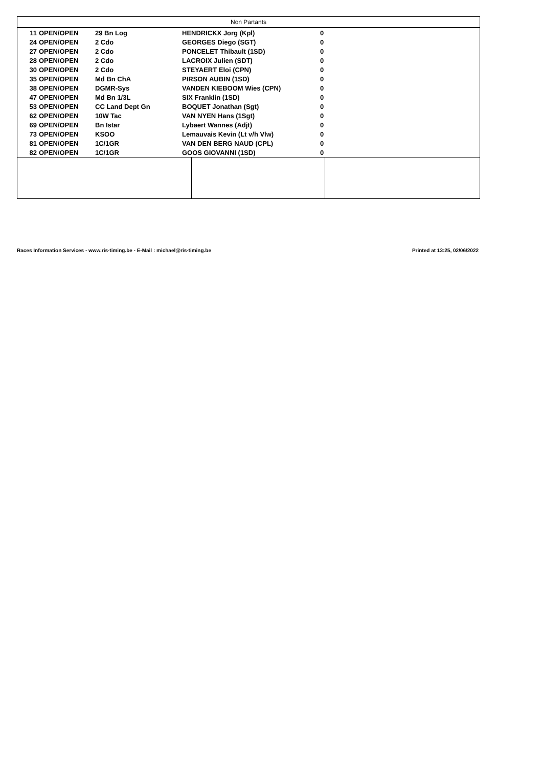| Non Partants | | | | | |
| --- | --- | --- | --- | --- | --- |
| 11 | OPEN/OPEN | 29 Bn Log | HENDRICKX Jorg (Kpl) | 0 | |
| 24 | OPEN/OPEN | 2 Cdo | GEORGES Diego (SGT) | 0 | |
| 27 | OPEN/OPEN | 2 Cdo | PONCELET Thibault (1SD) | 0 | |
| 28 | OPEN/OPEN | 2 Cdo | LACROIX Julien (SDT) | 0 | |
| 30 | OPEN/OPEN | 2 Cdo | STEYAERT Eloi (CPN) | 0 | |
| 35 | OPEN/OPEN | Md Bn ChA | PIRSON AUBIN (1SD) | 0 | |
| 38 | OPEN/OPEN | DGMR-Sys | VANDEN KIEBOOM Wies (CPN) | 0 | |
| 47 | OPEN/OPEN | Md Bn 1/3L | SIX Franklin (1SD) | 0 | |
| 53 | OPEN/OPEN | CC Land Dept Gn | BOQUET Jonathan (Sgt) | 0 | |
| 62 | OPEN/OPEN | 10W Tac | VAN NYEN Hans (1Sgt) | 0 | |
| 69 | OPEN/OPEN | Bn Istar | Lybaert Wannes (Adjt) | 0 | |
| 73 | OPEN/OPEN | KSOO | Lemauvais Kevin (Lt v/h Vlw) | 0 | |
| 81 | OPEN/OPEN | 1C/1GR | VAN DEN BERG NAUD (CPL) | 0 | |
| 82 | OPEN/OPEN | 1C/1GR | GOOS GIOVANNI (1SD) | 0 | |
Races Information Services - www.ris-timing.be - E-Mail : michael@ris-timing.be Printed at 13:25, 02/06/2022